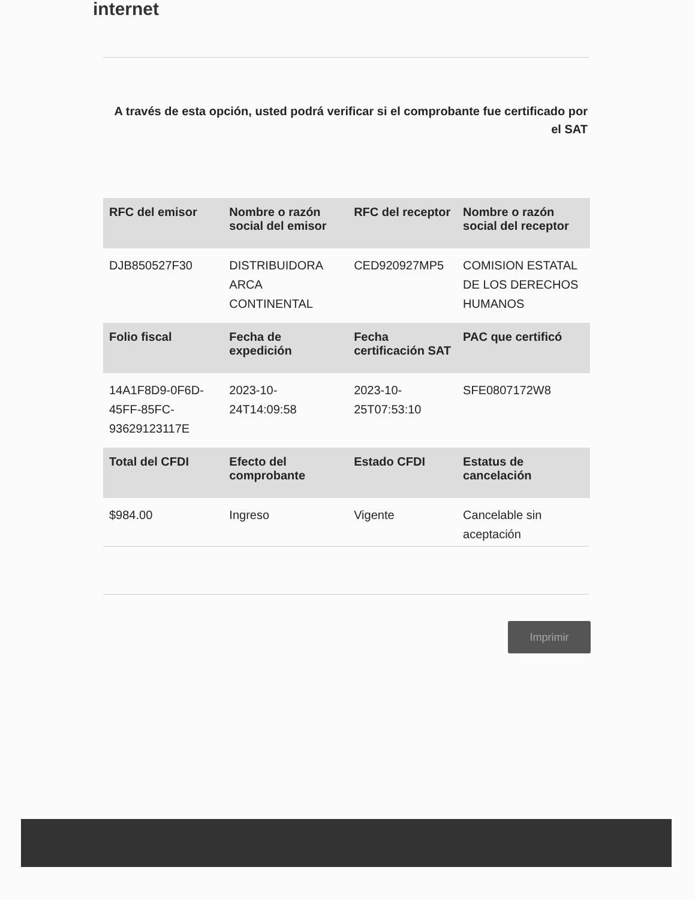internet
A través de esta opción, usted podrá verificar si el comprobante fue certificado por el SAT
| RFC del emisor | Nombre o razón social del emisor | RFC del receptor | Nombre o razón social del receptor |
| --- | --- | --- | --- |
| DJB850527F30 | DISTRIBUIDORA ARCA CONTINENTAL | CED920927MP5 | COMISION ESTATAL DE LOS DERECHOS HUMANOS |
| Folio fiscal | Fecha de expedición | Fecha certificación SAT | PAC que certificó |
| 14A1F8D9-0F6D-45FF-85FC-93629123117E | 2023-10-24T14:09:58 | 2023-10-25T07:53:10 | SFE0807172W8 |
| Total del CFDI | Efecto del comprobante | Estado CFDI | Estatus de cancelación |
| $984.00 | Ingreso | Vigente | Cancelable sin aceptación |
Imprimir